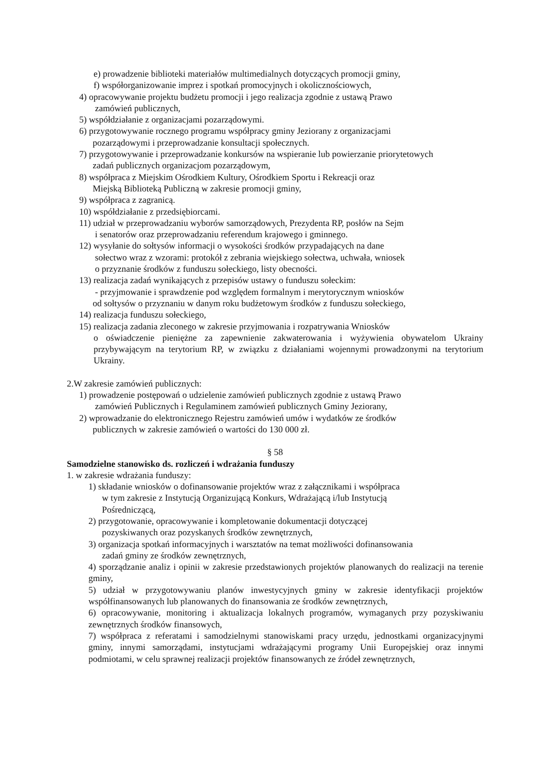e) prowadzenie biblioteki materiałów multimedialnych dotyczących promocji gminy,
f) współorganizowanie imprez i spotkań promocyjnych i okolicznościowych,
4) opracowywanie projektu budżetu promocji i jego realizacja zgodnie z ustawą Prawo
zamówień publicznych,
5) współdziałanie z organizacjami pozarządowymi.
6) przygotowywanie rocznego programu współpracy gminy Jeziorany z organizacjami
pozarządowymi i przeprowadzanie konsultacji społecznych.
7) przygotowywanie i przeprowadzanie konkursów na wspieranie lub powierzanie priorytetowych
zadań publicznych organizacjom pozarządowym,
8) współpraca z Miejskim Ośrodkiem Kultury, Ośrodkiem Sportu i Rekreacji oraz
Miejską Biblioteką Publiczną w zakresie promocji gminy,
9) współpraca z zagranicą.
10) współdziałanie z przedsiębiorcami.
11) udział w przeprowadzaniu wyborów samorządowych, Prezydenta RP, posłów na Sejm
i senatorów oraz przeprowadzaniu referendum krajowego i gminnego.
12) wysyłanie do sołtysów informacji o wysokości środków przypadających na dane
sołectwo wraz z wzorami: protokół z zebrania wiejskiego sołectwa, uchwała, wniosek
o przyznanie środków z funduszu sołeckiego, listy obecności.
13) realizacja zadań wynikających z przepisów ustawy o funduszu sołeckim:
- przyjmowanie i sprawdzenie pod względem formalnym i merytorycznym wniosków
od sołtysów o przyznaniu w danym roku budżetowym środków z funduszu sołeckiego,
14) realizacja funduszu sołeckiego,
15) realizacja zadania zleconego w zakresie przyjmowania i rozpatrywania Wniosków
o oświadczenie pieniężne za zapewnienie zakwaterowania i wyżywienia obywatelom Ukrainy przybywającym na terytorium RP, w związku z działaniami wojennymi prowadzonymi na terytorium Ukrainy.
2.W zakresie zamówień publicznych:
1) prowadzenie postępowań o udzielenie zamówień publicznych zgodnie z ustawą Prawo
zamówień Publicznych i Regulaminem zamówień publicznych Gminy Jeziorany,
2) wprowadzanie do elektronicznego Rejestru zamówień umów i wydatków ze środków
publicznych w zakresie zamówień o wartości do 130 000 zł.
§ 58
Samodzielne stanowisko ds. rozliczeń i wdrażania funduszy
1. w zakresie wdrażania funduszy:
1) składanie wniosków o dofinansowanie projektów wraz z załącznikami i współpraca
w tym zakresie z Instytucją Organizującą Konkurs, Wdrażającą i/lub Instytucją
Pośredniczącą,
2) przygotowanie, opracowywanie i kompletowanie dokumentacji dotyczącej
pozyskiwanych oraz pozyskanych środków zewnętrznych,
3) organizacja spotkań informacyjnych i warsztatów na temat możliwości dofinansowania
zadań gminy ze środków zewnętrznych,
4) sporządzanie analiz i opinii w zakresie przedstawionych projektów planowanych do realizacji na terenie gminy,
5) udział w przygotowywaniu planów inwestycyjnych gminy w zakresie identyfikacji projektów współfinansowanych lub planowanych do finansowania ze środków zewnętrznych,
6) opracowywanie, monitoring i aktualizacja lokalnych programów, wymaganych przy pozyskiwaniu zewnętrznych środków finansowych,
7) współpraca z referatami i samodzielnymi stanowiskami pracy urzędu, jednostkami organizacyjnymi gminy, innymi samorządami, instytucjami wdrażającymi programy Unii Europejskiej oraz innymi podmiotami, w celu sprawnej realizacji projektów finansowanych ze źródeł zewnętrznych,